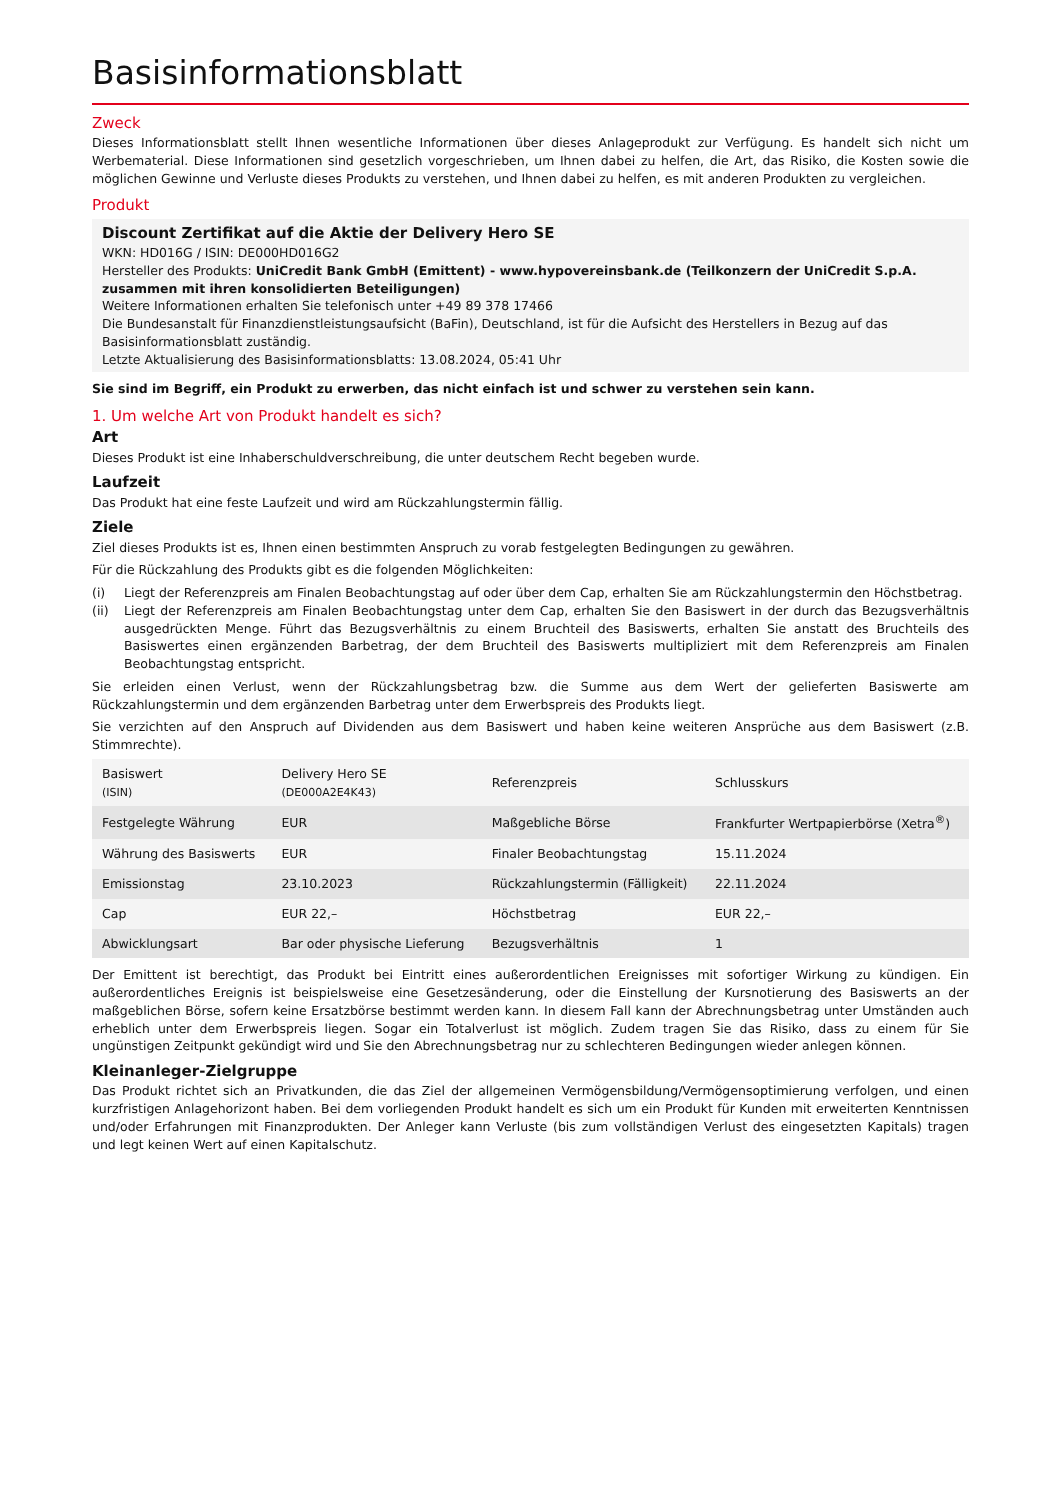Basisinformationsblatt
Zweck
Dieses Informationsblatt stellt Ihnen wesentliche Informationen über dieses Anlageprodukt zur Verfügung. Es handelt sich nicht um Werbematerial. Diese Informationen sind gesetzlich vorgeschrieben, um Ihnen dabei zu helfen, die Art, das Risiko, die Kosten sowie die möglichen Gewinne und Verluste dieses Produkts zu verstehen, und Ihnen dabei zu helfen, es mit anderen Produkten zu vergleichen.
Produkt
Discount Zertifikat auf die Aktie der Delivery Hero SE
WKN: HD016G / ISIN: DE000HD016G2
Hersteller des Produkts: UniCredit Bank GmbH (Emittent) - www.hypovereinsbank.de (Teilkonzern der UniCredit S.p.A. zusammen mit ihren konsolidierten Beteiligungen)
Weitere Informationen erhalten Sie telefonisch unter +49 89 378 17466
Die Bundesanstalt für Finanzdienstleistungsaufsicht (BaFin), Deutschland, ist für die Aufsicht des Herstellers in Bezug auf das Basisinformationsblatt zuständig.
Letzte Aktualisierung des Basisinformationsblatts: 13.08.2024, 05:41 Uhr
Sie sind im Begriff, ein Produkt zu erwerben, das nicht einfach ist und schwer zu verstehen sein kann.
1. Um welche Art von Produkt handelt es sich?
Art
Dieses Produkt ist eine Inhaberschuldverschreibung, die unter deutschem Recht begeben wurde.
Laufzeit
Das Produkt hat eine feste Laufzeit und wird am Rückzahlungstermin fällig.
Ziele
Ziel dieses Produkts ist es, Ihnen einen bestimmten Anspruch zu vorab festgelegten Bedingungen zu gewähren.
Für die Rückzahlung des Produkts gibt es die folgenden Möglichkeiten:
(i) Liegt der Referenzpreis am Finalen Beobachtungstag auf oder über dem Cap, erhalten Sie am Rückzahlungstermin den Höchstbetrag.
(ii) Liegt der Referenzpreis am Finalen Beobachtungstag unter dem Cap, erhalten Sie den Basiswert in der durch das Bezugsverhältnis ausgedrückten Menge. Führt das Bezugsverhältnis zu einem Bruchteil des Basiswerts, erhalten Sie anstatt des Bruchteils des Basiswertes einen ergänzenden Barbetrag, der dem Bruchteil des Basiswerts multipliziert mit dem Referenzpreis am Finalen Beobachtungstag entspricht.
Sie erleiden einen Verlust, wenn der Rückzahlungsbetrag bzw. die Summe aus dem Wert der gelieferten Basiswerte am Rückzahlungstermin und dem ergänzenden Barbetrag unter dem Erwerbspreis des Produkts liegt.
Sie verzichten auf den Anspruch auf Dividenden aus dem Basiswert und haben keine weiteren Ansprüche aus dem Basiswert (z.B. Stimmrechte).
| Basiswert (ISIN) | Delivery Hero SE (DE000A2E4K43) | Referenzpreis | Schlusskurs |
| Festgelegte Währung | EUR | Maßgebliche Börse | Frankfurter Wertpapierbörse (Xetra<sup>®</sup>) |
| Währung des Basiswerts | EUR | Finaler Beobachtungstag | 15.11.2024 |
| Emissionstag | 23.10.2023 | Rückzahlungstermin (Fälligkeit) | 22.11.2024 |
| Cap | EUR 22,– | Höchstbetrag | EUR 22,– |
| Abwicklungsart | Bar oder physische Lieferung | Bezugsverhältnis | 1 |
Der Emittent ist berechtigt, das Produkt bei Eintritt eines außerordentlichen Ereignisses mit sofortiger Wirkung zu kündigen. Ein außerordentliches Ereignis ist beispielsweise eine Gesetzesänderung, oder die Einstellung der Kursnotierung des Basiswerts an der maßgeblichen Börse, sofern keine Ersatzbörse bestimmt werden kann. In diesem Fall kann der Abrechnungsbetrag unter Umständen auch erheblich unter dem Erwerbspreis liegen. Sogar ein Totalverlust ist möglich. Zudem tragen Sie das Risiko, dass zu einem für Sie ungünstigen Zeitpunkt gekündigt wird und Sie den Abrechnungsbetrag nur zu schlechteren Bedingungen wieder anlegen können.
Kleinanleger-Zielgruppe
Das Produkt richtet sich an Privatkunden, die das Ziel der allgemeinen Vermögensbildung/Vermögensoptimierung verfolgen, und einen kurzfristigen Anlagehorizont haben. Bei dem vorliegenden Produkt handelt es sich um ein Produkt für Kunden mit erweiterten Kenntnissen und/oder Erfahrungen mit Finanzprodukten. Der Anleger kann Verluste (bis zum vollständigen Verlust des eingesetzten Kapitals) tragen und legt keinen Wert auf einen Kapitalschutz.